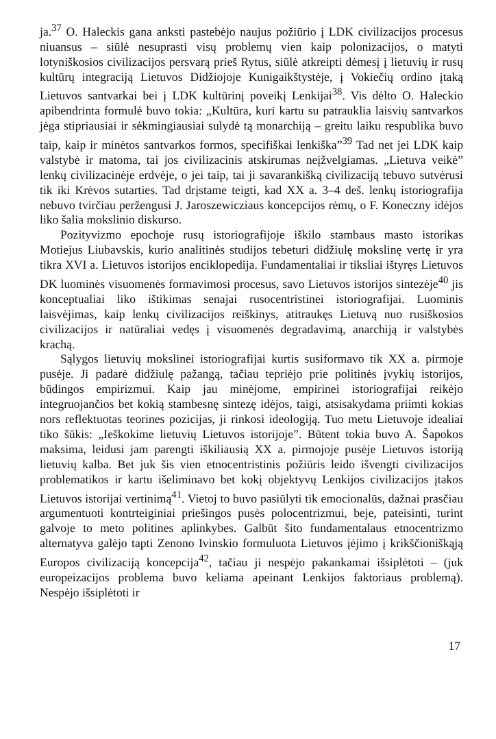ja.<sup>37</sup> O. Haleckis gana anksti pastebėjo naujus požiūrio į LDK civilizacijos procesus niuansus – siūlė nesuprasti visų problemų vien kaip polonizacijos, o matyti lotyniškosios civilizacijos persvarą prieš Rytus, siūlė atkreipti dėmesį į lietuvių ir rusų kultūrų integraciją Lietuvos Didžiojoje Kunigaikštystėje, į Vokiečių ordino įtaką Lietuvos santvarkai bei į LDK kultūrinį poveikį Lenkijai<sup>38</sup>. Vis dėlto O. Haleckio apibendrinta formulė buvo tokia: „Kultūra, kuri kartu su patrauklia laisvių santvarkos jėga stipriausiai ir sėkmingiausiai sulydė tą monarchiją – greitu laiku respublika buvo taip, kaip ir minėtos santvarkos formos, specifiškai lenkiška”<sup>39</sup> Tad net jei LDK kaip valstybė ir matoma, tai jos civilizacinis atskirumas neįžvelgiamas. „Lietuva veikė” lenkų civilizacinėje erdvėje, o jei taip, tai ji savarankišką civilizaciją tebuvo sutvėrusi tik iki Krėvos sutarties. Tad drįstame teigti, kad XX a. 3–4 deš. lenkų istoriografija nebuvo tvirčiau peržengusi J. Jaroszewicziaus koncepcijos rėmų, o F. Koneczny idėjos liko šalia mokslinio diskurso.
Pozityvizmo epochoje rusų istoriografijoje iškilo stambaus masto istorikas Motiejus Liubavskis, kurio analitinės studijos tebeturi didžiulę mokslinę vertę ir yra tikra XVI a. Lietuvos istorijos enciklopedija. Fundamentaliai ir tiksliai ištyręs Lietuvos DK luominės visuomenės formavimosi procesus, savo Lietuvos istorijos sintezėje<sup>40</sup> jis konceptualiai liko ištikimas senajai rusocentristinei istoriografijai. Luominis laisvėjimas, kaip lenkų civilizacijos reiškinys, atitraukęs Lietuvą nuo rusiškosios civilizacijos ir natūraliai vedęs į visuomenės degradavimą, anarchiją ir valstybės krachą.
Sąlygos lietuvių mokslinei istoriografijai kurtis susiformavo tik XX a. pirmoje pusėje. Ji padarė didžiulę pažangą, tačiau tepriėjo prie politinės įvykių istorijos, būdingos empirizmui. Kaip jau minėjome, empirinei istoriografijai reikėjo integruojančios bet kokią stambesnę sintezę idėjos, taigi, atsisakydama priimti kokias nors reflektuotas teorines pozicijas, ji rinkosi ideologiją. Tuo metu Lietuvoje idealiai tiko šūkis: „Ieškokime lietuvių Lietuvos istorijoje”. Būtent tokia buvo A. Šapokos maksima, leidusi jam parengti iškiliausią XX a. pirmojoje pusėje Lietuvos istoriją lietuvių kalba. Bet juk šis vien etnocentristinis požiūris leido išvengti civilizacijos problematikos ir kartu išeliminavo bet kokį objektyvų Lenkijos civilizacijos įtakos Lietuvos istorijai vertinimą<sup>41</sup>. Vietoj to buvo pasiūlyti tik emocionalūs, dažnai prasčiau argumentuoti kontrteiginiai priešingos pusės polocentrizmui, beje, pateisinti, turint galvoje to meto politines aplinkybes. Galbūt šito fundamentalaus etnocentrizmo alternatyva galėjo tapti Zenono Ivinskio formuluota Lietuvos įėjimo į krikščioniškąją Europos civilizaciją koncepcija<sup>42</sup>, tačiau ji nespėjo pakankamai išsiplėtoti – (juk europeizacijos problema buvo keliama apeinant Lenkijos faktoriaus problemą). Nespėjo išsiplėtoti ir
17